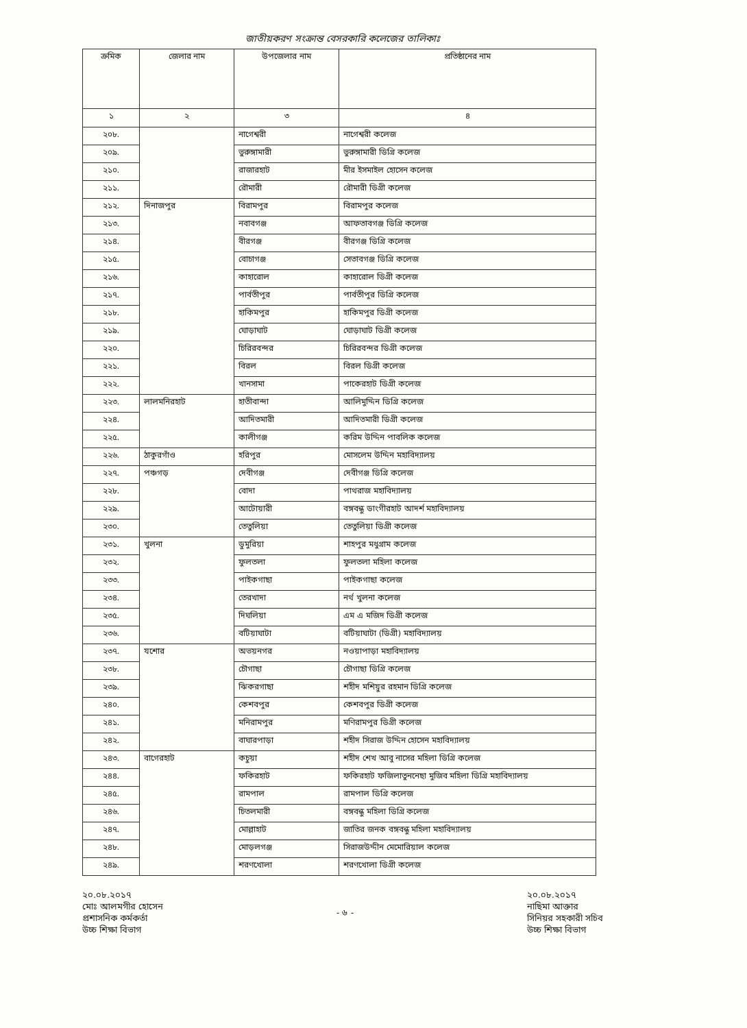জাতীয়করণ সংক্রান্ত বেসরকারি কলেজের তালিকাঃ
| ক্রমিক | জেলার নাম | উপজেলার নাম | প্রতিষ্ঠানের নাম |
| --- | --- | --- | --- |
| ১ | ২ | ৩ | ৪ |
| ২০৮. | | নাগেশ্বরী | নাগেশ্বরী কলেজ |
| ২০৯. | | ভুরুঙ্গামারী | ভুরুঙ্গামারী ডিগ্রি কলেজ |
| ২১০. | | রাজারহাট | মীর ইসমাইল হোসেন কলেজ |
| ২১১. | | রৌমারী | রৌমারী ডিগ্রী কলেজ |
| ২১২. | দিনাজপুর | বিরামপুর | বিরামপুর কলেজ |
| ২১৩. | | নবাবগঞ্জ | আফতাবগঞ্জ ডিগ্রি কলেজ |
| ২১৪. | | বীরগঞ্জ | বীরগঞ্জ ডিগ্রি কলেজ |
| ২১৫. | | বোচাগঞ্জ | সেতাবগঞ্জ ডিগ্রি কলেজ |
| ২১৬. | | কাহারোল | কাহারোল ডিগ্রী কলেজ |
| ২১৭. | | পার্বতীপুর | পার্বতীপুর ডিগ্রি কলেজ |
| ২১৮. | | হাকিমপুর | হাকিমপুর ডিগ্রী কলেজ |
| ২১৯. | | ঘোড়াঘাট | ঘোড়াঘাট ডিগ্রী কলেজ |
| ২২০. | | চিরিরবন্দর | চিরিরবন্দর ডিগ্রী কলেজ |
| ২২১. | | বিরল | বিরল ডিগ্রী কলেজ |
| ২২২. | | খানসামা | পাকেরহাট ডিগ্রী কলেজ |
| ২২৩. | লালমনিরহাট | হাতীবান্দা | আলিমুদ্দিন ডিগ্রি কলেজ |
| ২২৪. | | আদিতমারী | আদিতমারী ডিগ্রী কলেজ |
| ২২৫. | | কালীগঞ্জ | করিম উদ্দিন পাবলিক কলেজ |
| ২২৬. | ঠাকুরগাঁও | হরিপুর | মোসলেম উদ্দিন মহাবিদ্যালয় |
| ২২৭. | পঞ্চগড় | দেবীগঞ্জ | দেবীগঞ্জ ডিগ্রি কলেজ |
| ২২৮. | | বোদা | পাথরাজ মহাবিদ্যালয় |
| ২২৯. | | আটোয়ারী | বঙ্গবন্ধু ডাংগীরহাট আদর্শ মহাবিদ্যালয় |
| ২৩০. | | তেতুলিয়া | তেতুলিয়া ডিগ্রী কলেজ |
| ২৩১. | খুলনা | ডুমুরিয়া | শাহপুর মধুগ্রাম কলেজ |
| ২৩২. | | ফুলতলা | ফুলতলা মহিলা কলেজ |
| ২৩৩. | | পাইকগাছা | পাইকগাছা কলেজ |
| ২৩৪. | | তেরখাদা | নর্থ খুলনা কলেজ |
| ২৩৫. | | দিঘলিয়া | এম এ মজিদ ডিগ্রী কলেজ |
| ২৩৬. | | বটিয়াঘাটা | বটিয়াঘাটা (ডিগ্রী) মহাবিদ্যালয় |
| ২৩৭. | যশোর | অভয়নগর | নওয়াপাড়া মহাবিদ্যালয় |
| ২৩৮. | | চৌগাছা | চৌগাছা ডিগ্রি কলেজ |
| ২৩৯. | | ঝিকরগাছা | শহীদ মশিয়ুর রহমান ডিগ্রি কলেজ |
| ২৪০. | | কেশবপুর | কেশবপুর ডিগ্রী কলেজ |
| ২৪১. | | মনিরামপুর | মণিরামপুর ডিগ্রী কলেজ |
| ২৪২. | | বাঘারপাড়া | শহীদ সিরাজ উদ্দিন হোসেন মহাবিদ্যালয় |
| ২৪৩. | বাগেরহাট | কচুয়া | শহীদ শেখ আবু নাসের মহিলা ডিগ্রি কলেজ |
| ২৪৪. | | ফকিরহাট | ফকিরহাট ফজিলাতুননেছা মুজিব মহিলা ডিগ্রি মহাবিদ্যালয় |
| ২৪৫. | | রামপাল | রামপাল ডিগ্রি কলেজ |
| ২৪৬. | | চিতলমারী | বঙ্গবন্ধু মহিলা ডিগ্রি কলেজ |
| ২৪৭. | | মোল্লাহাট | জাতির জনক বঙ্গবন্ধু মহিলা মহাবিদ্যালয় |
| ২৪৮. | | মোড়লগঞ্জ | সিরাজউদ্দীন মেমোরিয়াল কলেজ |
| ২৪৯. | | শরণখোলা | শরণখোলা ডিগ্রী কলেজ |
২০.০৮.২০১৭
মোঃ আলমগীর হোসেন
প্রশাসনিক কর্মকর্তা
উচ্চ শিক্ষা বিভাগ
- ৬ - ২০.০৮.২০১৭
নাছিমা আক্তার
সিনিয়র সহকারী সচিব
উচ্চ শিক্ষা বিভাগ